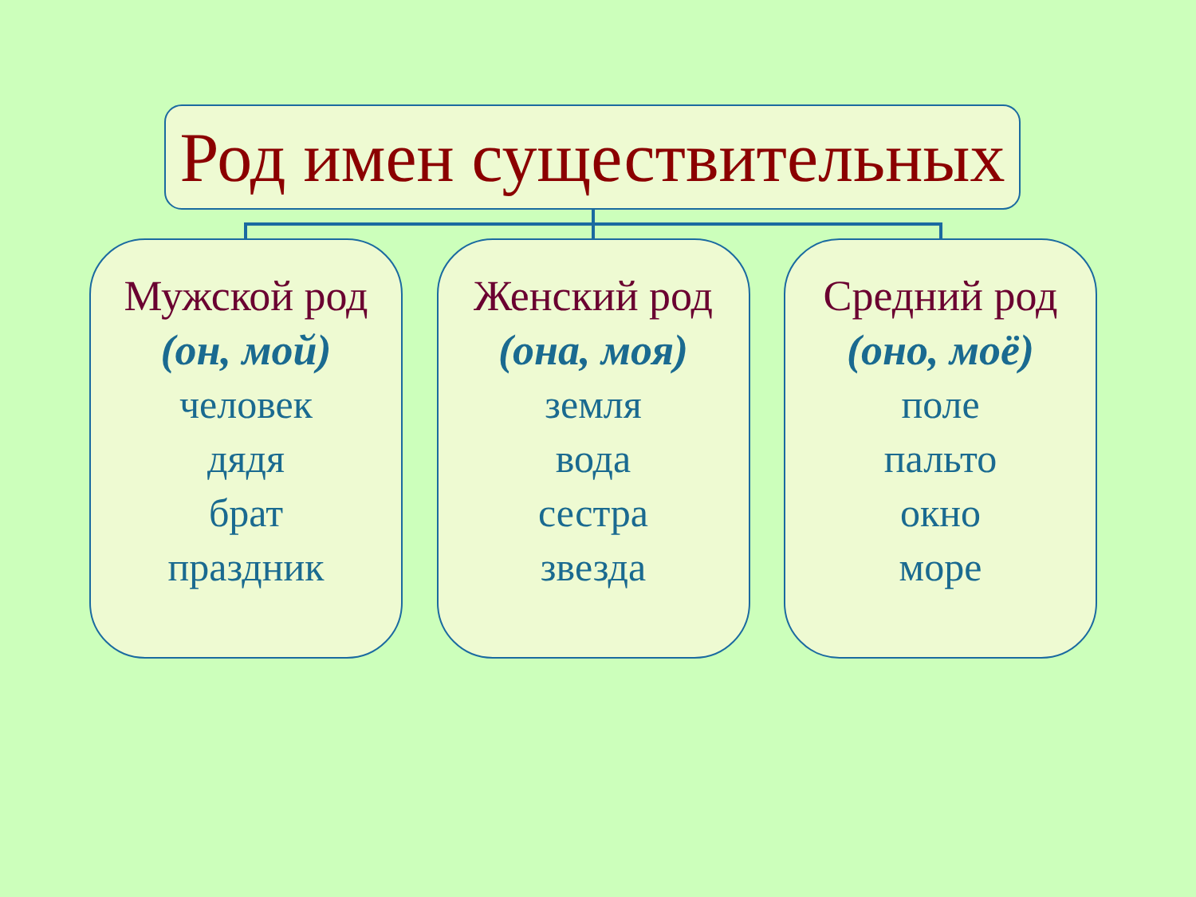Род имен существительных
Мужской род
(он, мой)
человек
дядя
брат
праздник
Женский род
(она, моя)
земля
вода
сестра
звезда
Средний род
(оно, моё)
поле
пальто
окно
море